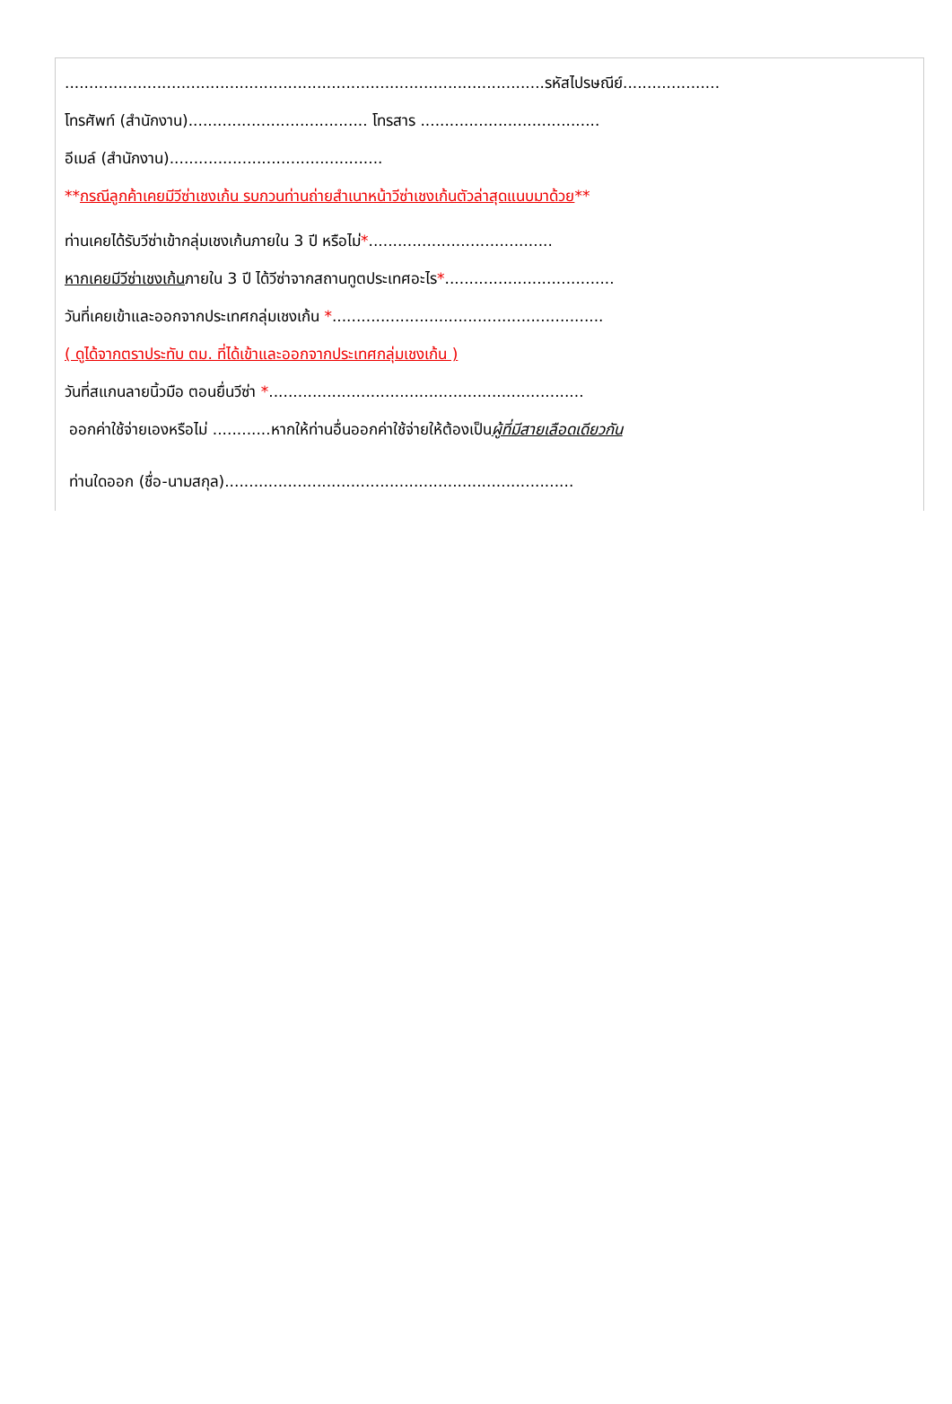...................................................................................................รหัสไปรษณีย์....................
โทรศัพท์ (สำนักงาน)..................................... โทรสาร .....................................
อีเมล์ (สำนักงาน)............................................
**กรณีลูกค้าเคยมีวีซ่าเชงเก้น รบกวนท่านถ่ายสำเนาหน้าวีซ่าเชงเก้นตัวล่าสุดแนบมาด้วย**
ท่านเคยได้รับวีซ่าเข้ากลุ่มเชงเก้นภายใน 3 ปี หรือไม่*......................................
หากเคยมีวีซ่าเชงเก้นภายใน 3 ปี ได้วีซ่าจากสถานทูตประเทศอะไร*...................................
วันที่เคยเข้าและออกจากประเทศกลุ่มเชงเก้น *........................................................
( ดูได้จากตราประทับ ตม. ที่ได้เข้าและออกจากประเทศกลุ่มเชงเก้น )
วันที่สแกนลายนิ้วมือ ตอนยื่นวีซ่า *.................................................................
ออกค่าใช้จ่ายเองหรือไม่ ............หากให้ท่านอื่นออกค่าใช้จ่ายให้ต้องเป็นผู้ที่มีสายเลือดเดียวกัน
ท่านใดออก (ชื่อ-นามสกุล)........................................................................